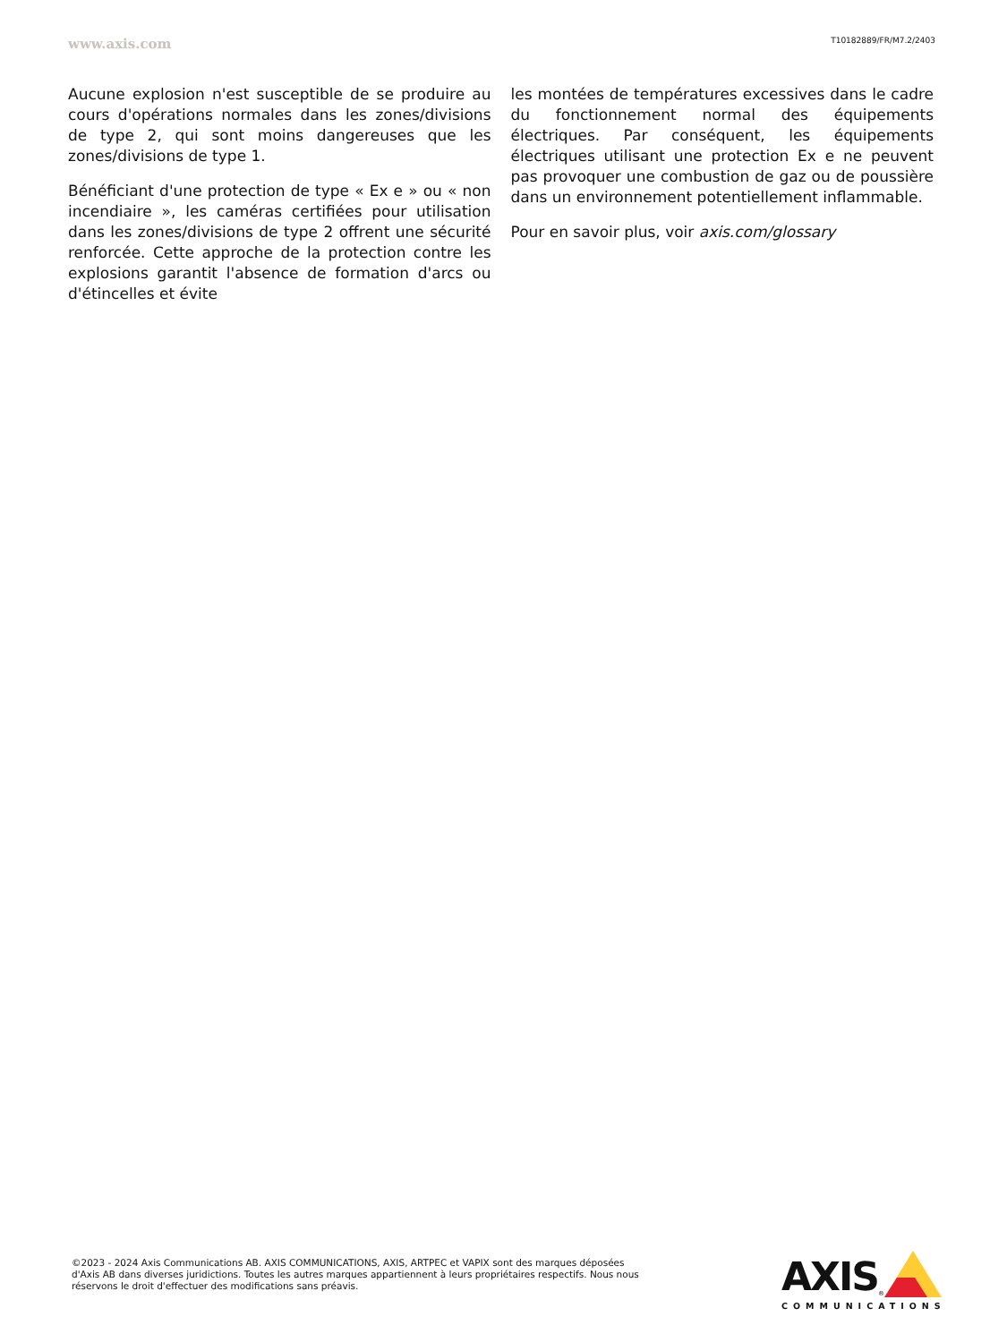www.axis.com T10182889/FR/M7.2/2403
Aucune explosion n'est susceptible de se produire au cours d'opérations normales dans les zones/divisions de type 2, qui sont moins dangereuses que les zones/divisions de type 1.
Bénéficiant d'une protection de type « Ex e » ou « non incendiaire », les caméras certifiées pour utilisation dans les zones/divisions de type 2 offrent une sécurité renforcée. Cette approche de la protection contre les explosions garantit l'absence de formation d'arcs ou d'étincelles et évite
les montées de températures excessives dans le cadre du fonctionnement normal des équipements électriques. Par conséquent, les équipements électriques utilisant une protection Ex e ne peuvent pas provoquer une combustion de gaz ou de poussière dans un environnement potentiellement inflammable.
Pour en savoir plus, voir axis.com/glossary
©2023 - 2024 Axis Communications AB. AXIS COMMUNICATIONS, AXIS, ARTPEC et VAPIX sont des marques déposées d'Axis AB dans diverses juridictions. Toutes les autres marques appartiennent à leurs propriétaires respectifs. Nous nous réservons le droit d'effectuer des modifications sans préavis.
AXIS<sup>®</sup>
COMMUNICATIONS